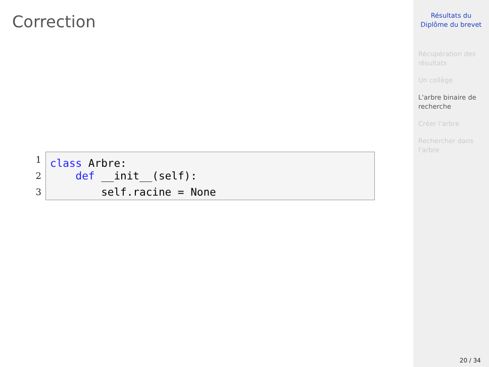Correction
1
class Arbre:
2
def __init__(self):
3
self.racine = None
Résultats du Diplôme du brevet
Récupération des résultats
Un collège
L'arbre binaire de recherche
Créer l'arbre
Rechercher dans l'arbre
20 / 34